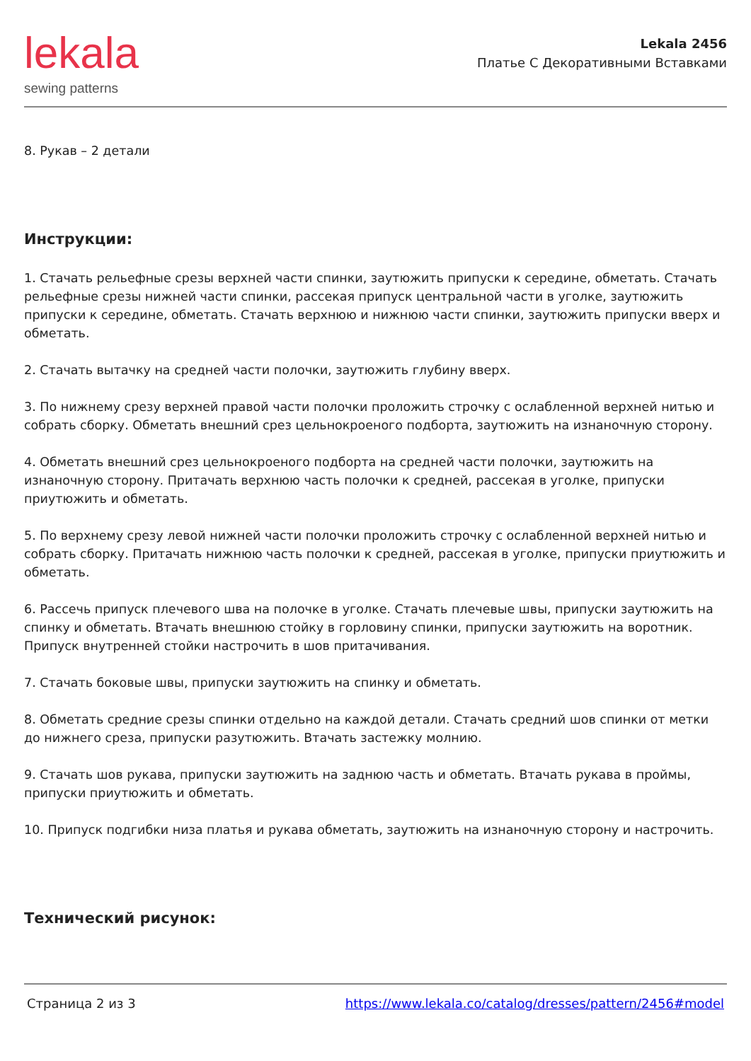lekala
sewing patterns
Lekala 2456
Платье С Декоративными Вставками
8. Рукав – 2 детали
Инструкции:
1. Стачать рельефные срезы верхней части спинки, заутюжить припуски к середине, обметать. Стачать рельефные срезы нижней части спинки, рассекая припуск центральной части в уголке, заутюжить припуски к середине, обметать. Стачать верхнюю и нижнюю части спинки, заутюжить припуски вверх и обметать.
2. Стачать вытачку на средней части полочки, заутюжить глубину вверх.
3. По нижнему срезу верхней правой части полочки проложить строчку с ослабленной верхней нитью и собрать сборку. Обметать внешний срез цельнокроеного подборта, заутюжить на изнаночную сторону.
4. Обметать внешний срез цельнокроеного подборта на средней части полочки, заутюжить на изнаночную сторону. Притачать верхнюю часть полочки к средней, рассекая в уголке, припуски приутюжить и обметать.
5. По верхнему срезу левой нижней части полочки проложить строчку с ослабленной верхней нитью и собрать сборку. Притачать нижнюю часть полочки к средней, рассекая в уголке, припуски приутюжить и обметать.
6. Рассечь припуск плечевого шва на полочке в уголке. Стачать плечевые швы, припуски заутюжить на спинку и обметать. Втачать внешнюю стойку в горловину спинки, припуски заутюжить на воротник. Припуск внутренней стойки настрочить в шов притачивания.
7. Стачать боковые швы, припуски заутюжить на спинку и обметать.
8. Обметать средние срезы спинки отдельно на каждой детали. Стачать средний шов спинки от метки до нижнего среза, припуски разутюжить. Втачать застежку молнию.
9. Стачать шов рукава, припуски заутюжить на заднюю часть и обметать. Втачать рукава в проймы, припуски приутюжить и обметать.
10. Припуск подгибки низа платья и рукава обметать, заутюжить на изнаночную сторону и настрочить.
Технический рисунок:
Страница 2 из 3 https://www.lekala.co/catalog/dresses/pattern/2456#model